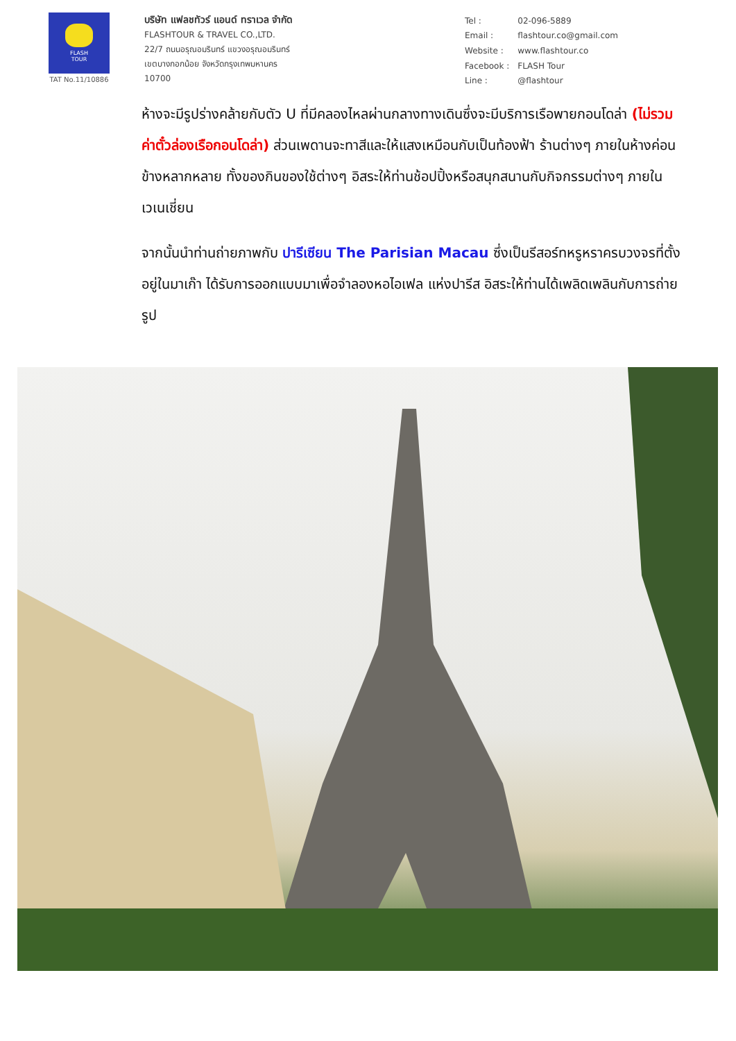FLASH
TOUR
TAT No.11/10886
บริษัท แฟลชทัวร์ แอนด์ ทราเวล จำกัด
FLASHTOUR & TRAVEL CO.,LTD.
22/7 ถนนอรุณอมรินทร์ แขวงอรุณอมรินทร์
เขตบางกอกน้อย จังหวัดกรุงเทพมหานคร
10700
| Tel : | 02-096-5889 |
| Email : | flashtour.co@gmail.com |
| Website : | www.flashtour.co |
| Facebook : | FLASH Tour |
| Line : | @flashtour |
ห้างจะมีรูปร่างคล้ายกับตัว U ที่มีคลองไหลผ่านกลางทางเดินซึ่งจะมีบริการเรือพายกอนโดล่า (ไม่รวมค่าตั๋วล่องเรือกอนโดล่า) ส่วนเพดานจะทาสีและให้แสงเหมือนกับเป็นท้องฟ้า ร้านต่างๆ ภายในห้างค่อนข้างหลากหลาย ทั้งของกินของใช้ต่างๆ อิสระให้ท่านช้อปปิ้งหรือสนุกสนานกับกิจกรรมต่างๆ ภายในเวเนเชี่ยน
จากนั้นนำท่านถ่ายภาพกับ ปารีเซียน The Parisian Macau ซึ่งเป็นรีสอร์ทหรูหราครบวงจรที่ตั้งอยู่ในมาเก๊า ได้รับการออกแบบมาเพื่อจำลองหอไอเฟล แห่งปารีส อิสระให้ท่านได้เพลิดเพลินกับการถ่ายรูป